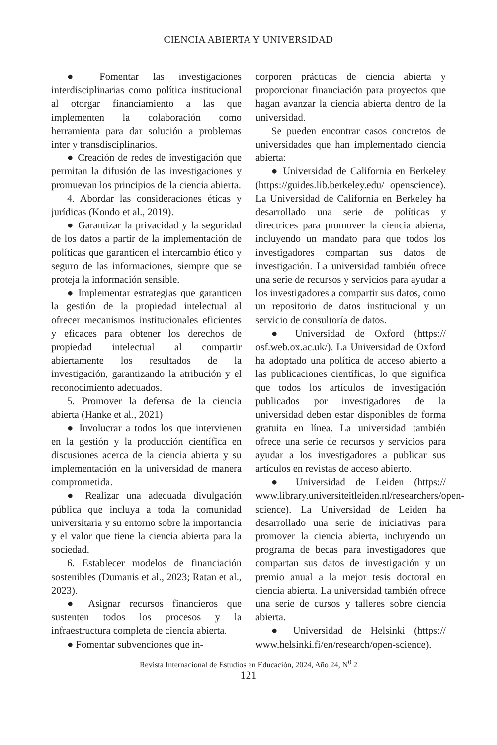CIENCIA ABIERTA Y UNIVERSIDAD
● Fomentar las investigaciones interdisciplinarias como política institucional al otorgar financiamiento a las que implementen la colaboración como herramienta para dar solución a problemas inter y transdisciplinarios.
● Creación de redes de investigación que permitan la difusión de las investigaciones y promuevan los principios de la ciencia abierta.
4. Abordar las consideraciones éticas y jurídicas (Kondo et al., 2019).
● Garantizar la privacidad y la seguridad de los datos a partir de la implementación de políticas que garanticen el intercambio ético y seguro de las informaciones, siempre que se proteja la información sensible.
● Implementar estrategias que garanticen la gestión de la propiedad intelectual al ofrecer mecanismos institucionales eficientes y eficaces para obtener los derechos de propiedad intelectual al compartir abiertamente los resultados de la investigación, garantizando la atribución y el reconocimiento adecuados.
5. Promover la defensa de la ciencia abierta (Hanke et al., 2021)
● Involucrar a todos los que intervienen en la gestión y la producción científica en discusiones acerca de la ciencia abierta y su implementación en la universidad de manera comprometida.
● Realizar una adecuada divulgación pública que incluya a toda la comunidad universitaria y su entorno sobre la importancia y el valor que tiene la ciencia abierta para la sociedad.
6. Establecer modelos de financiación sostenibles (Dumanis et al., 2023; Ratan et al., 2023).
● Asignar recursos financieros que sustenten todos los procesos y la infraestructura completa de ciencia abierta.
● Fomentar subvenciones que in-
corporen prácticas de ciencia abierta y proporcionar financiación para proyectos que hagan avanzar la ciencia abierta dentro de la universidad.
Se pueden encontrar casos concretos de universidades que han implementado ciencia abierta:
● Universidad de California en Berkeley (https://guides.lib.berkeley.edu/ openscience). La Universidad de California en Berkeley ha desarrollado una serie de políticas y directrices para promover la ciencia abierta, incluyendo un mandato para que todos los investigadores compartan sus datos de investigación. La universidad también ofrece una serie de recursos y servicios para ayudar a los investigadores a compartir sus datos, como un repositorio de datos institucional y un servicio de consultoría de datos.
● Universidad de Oxford (https:// osf.web.ox.ac.uk/). La Universidad de Oxford ha adoptado una política de acceso abierto a las publicaciones científicas, lo que significa que todos los artículos de investigación publicados por investigadores de la universidad deben estar disponibles de forma gratuita en línea. La universidad también ofrece una serie de recursos y servicios para ayudar a los investigadores a publicar sus artículos en revistas de acceso abierto.
● Universidad de Leiden (https:// www.library.universiteitleiden.nl/researchers/open-science). La Universidad de Leiden ha desarrollado una serie de iniciativas para promover la ciencia abierta, incluyendo un programa de becas para investigadores que compartan sus datos de investigación y un premio anual a la mejor tesis doctoral en ciencia abierta. La universidad también ofrece una serie de cursos y talleres sobre ciencia abierta.
● Universidad de Helsinki (https:// www.helsinki.fi/en/research/open-science).
Revista Internacional de Estudios en Educación, 2024, Año 24, N<sup>0</sup> 2
121